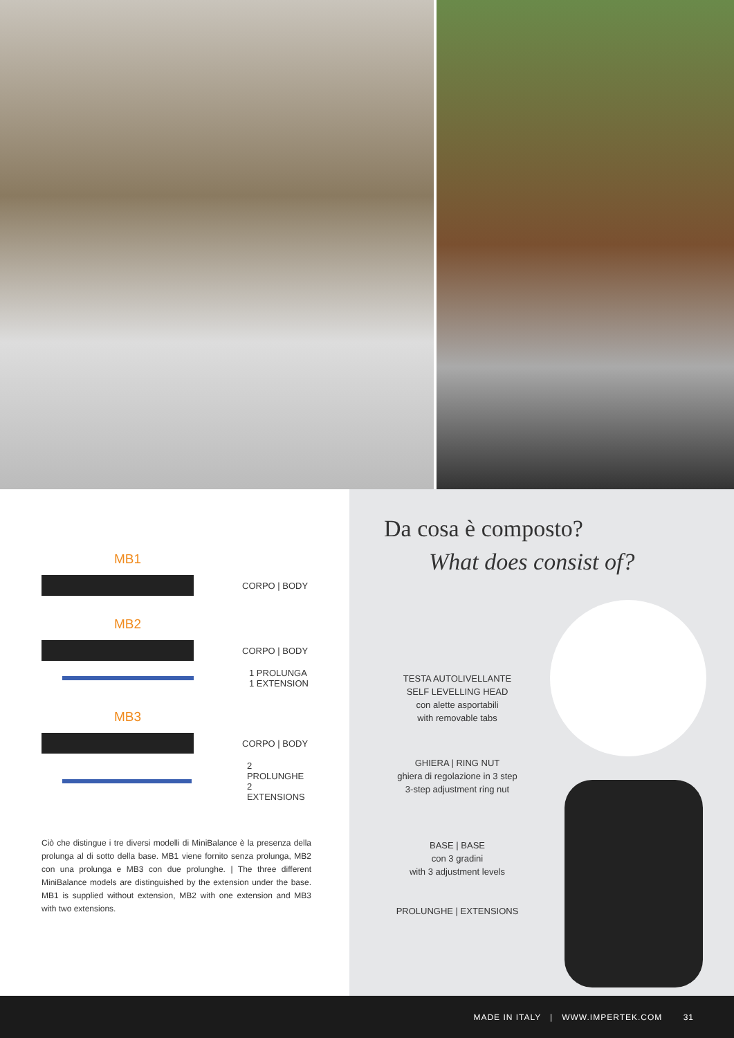MB1
CORPO | BODY
MB2
CORPO | BODY
1 PROLUNGA
1 EXTENSION
MB3
CORPO | BODY
2 PROLUNGHE
2 EXTENSIONS
Ciò che distingue i tre diversi modelli di MiniBalance è la presenza della prolunga al di sotto della base. MB1 viene fornito senza prolunga, MB2 con una prolunga e MB3 con due prolunghe. | The three different MiniBalance models are distinguished by the extension under the base. MB1 is supplied without extension, MB2 with one extension and MB3 with two extensions.
Da cosa è composto?
What does consist of?
TESTA AUTOLIVELLANTE
SELF LEVELLING HEAD
con alette asportabili
with removable tabs
GHIERA | RING NUT
ghiera di regolazione in 3 step
3-step adjustment ring nut
BASE | BASE
con 3 gradini
with 3 adjustment levels
PROLUNGHE | EXTENSIONS
MADE IN ITALY | WWW.IMPERTEK.COM 31